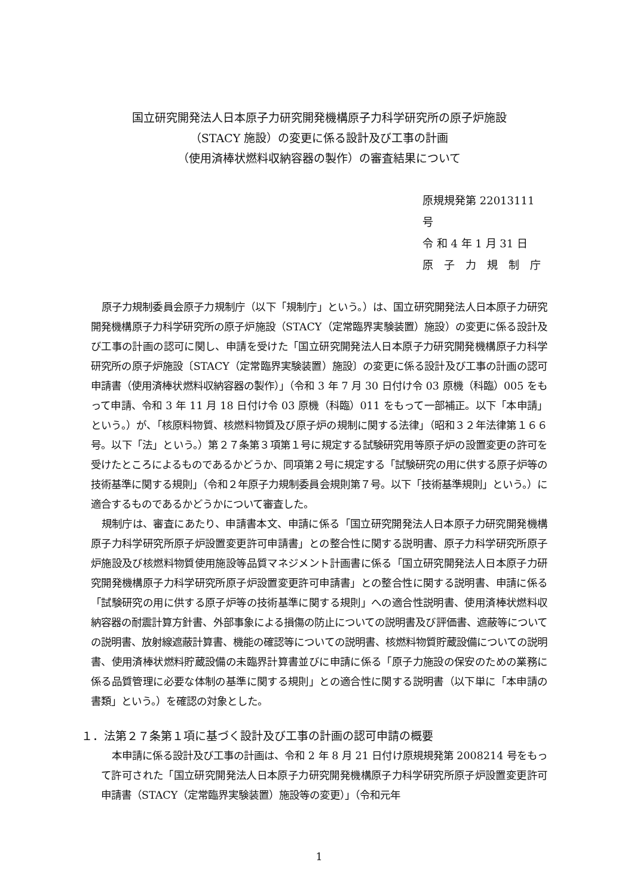国立研究開発法人日本原子力研究開発機構原子力科学研究所の原子炉施設
（STACY 施設）の変更に係る設計及び工事の計画
（使用済棒状燃料収納容器の製作）の審査結果について
原規規発第 22013111 号
令 和 4 年 1 月 31 日
原　子　力　規　制　庁
原子力規制委員会原子力規制庁（以下「規制庁」という。）は、国立研究開発法人日本原子力研究開発機構原子力科学研究所の原子炉施設（STACY（定常臨界実験装置）施設）の変更に係る設計及び工事の計画の認可に関し、申請を受けた「国立研究開発法人日本原子力研究開発機構原子力科学研究所の原子炉施設〔STACY（定常臨界実験装置）施設〕の変更に係る設計及び工事の計画の認可申請書（使用済棒状燃料収納容器の製作）」（令和 3 年 7 月 30 日付け令 03 原機（科臨）005 をもって申請、令和 3 年 11 月 18 日付け令 03 原機（科臨）011 をもって一部補正。以下「本申請」という。）が、「核原料物質、核燃料物質及び原子炉の規制に関する法律」（昭和３２年法律第１６６号。以下「法」という。）第２７条第３項第１号に規定する試験研究用等原子炉の設置変更の許可を受けたところによるものであるかどうか、同項第２号に規定する「試験研究の用に供する原子炉等の技術基準に関する規則」（令和２年原子力規制委員会規則第７号。以下「技術基準規則」という。）に適合するものであるかどうかについて審査した。
規制庁は、審査にあたり、申請書本文、申請に係る「国立研究開発法人日本原子力研究開発機構原子力科学研究所原子炉設置変更許可申請書」との整合性に関する説明書、原子力科学研究所原子炉施設及び核燃料物質使用施設等品質マネジメント計画書に係る「国立研究開発法人日本原子力研究開発機構原子力科学研究所原子炉設置変更許可申請書」との整合性に関する説明書、申請に係る「試験研究の用に供する原子炉等の技術基準に関する規則」への適合性説明書、使用済棒状燃料収納容器の耐震計算方針書、外部事象による損傷の防止についての説明書及び評価書、遮蔽等についての説明書、放射線遮蔽計算書、機能の確認等についての説明書、核燃料物質貯蔵設備についての説明書、使用済棒状燃料貯蔵設備の未臨界計算書並びに申請に係る「原子力施設の保安のための業務に係る品質管理に必要な体制の基準に関する規則」との適合性に関する説明書（以下単に「本申請の書類」という。）を確認の対象とした。
１．法第２７条第１項に基づく設計及び工事の計画の認可申請の概要
本申請に係る設計及び工事の計画は、令和 2 年 8 月 21 日付け原規規発第 2008214 号をもって許可された「国立研究開発法人日本原子力研究開発機構原子力科学研究所原子炉設置変更許可申請書（STACY（定常臨界実験装置）施設等の変更）」（令和元年
1